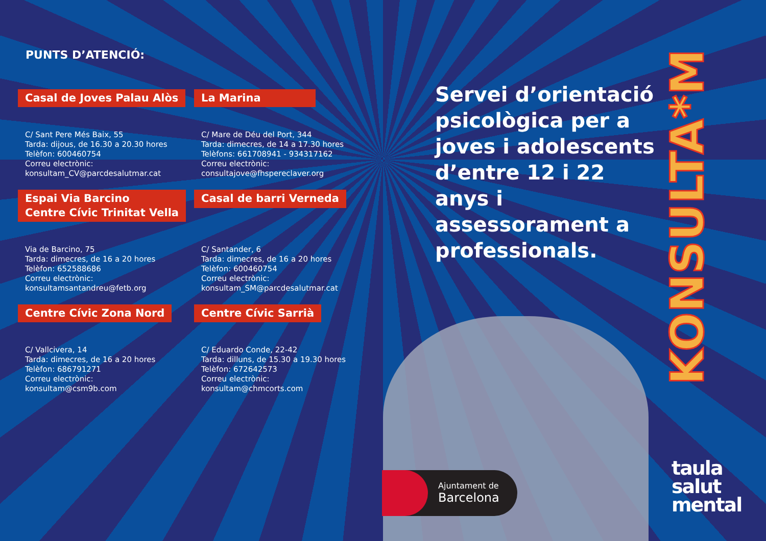PUNTS D’ATENCIÓ:
Casal de Joves Palau Alòs
C/ Sant Pere Més Baix, 55
Tarda: dijous, de 16.30 a 20.30 hores
Telèfon: 600460754
Correu electrònic:
konsultam_CV@parcdesalutmar.cat
La Marina
C/ Mare de Déu del Port, 344
Tarda: dimecres, de 14 a 17.30 hores
Telèfons: 661708941 - 934317162
Correu electrònic:
consultajove@fhspereclaver.org
Espai Via Barcino
Centre Cívic Trinitat Vella
Via de Barcino, 75
Tarda: dimecres, de 16 a 20 hores
Telèfon: 652588686
Correu electrònic:
konsultamsantandreu@fetb.org
Casal de barri Verneda
C/ Santander, 6
Tarda: dimecres, de 16 a 20 hores
Telèfon: 600460754
Correu electrònic:
konsultam_SM@parcdesalutmar.cat
Centre Cívic Zona Nord
C/ Vallcivera, 14
Tarda: dimecres, de 16 a 20 hores
Telèfon: 686791271
Correu electrònic:
konsultam@csm9b.com
Centre Cívic Sarrià
C/ Eduardo Conde, 22-42
Tarda: dilluns, de 15.30 a 19.30 hores
Telèfon: 672642573
Correu electrònic:
konsultam@chmcorts.com
Servei d’orientació psicològica per a joves i adolescents d’entre 12 i 22 anys i assessorament a professionals.
KONSULTA*M
Ajuntament de
Barcelona
taula
salut
mental